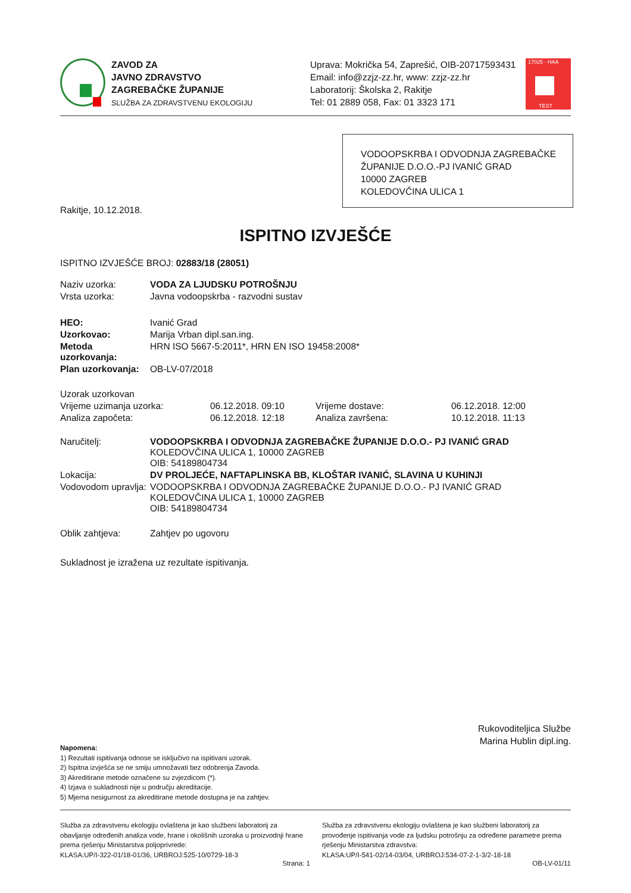ZAVOD ZA
JAVNO ZDRAVSTVO
ZAGREBAČKE ŽUPANIJE
SLUŽBA ZA ZDRAVSTVENU EKOLOGIJU
Uprava: Mokrička 54, Zaprešić, OIB-20717593431
Email: info@zzjz-zz.hr, www: zzjz-zz.hr
Laboratorij: Školska 2, Rakitje
Tel: 01 2889 058, Fax: 01 3323 171
17025 · HAA
TEST
VODOOPSKRBA I ODVODNJA ZAGREBAČKE ŽUPANIJE D.O.O.-PJ IVANIĆ GRAD
10000 ZAGREB
KOLEDOVČINA ULICA 1
Rakitje, 10.12.2018.
ISPITNO IZVJEŠĆE
ISPITNO IZVJEŠĆE BROJ: 02883/18 (28051)
| Naziv uzorka: | VODA ZA LJUDSKU POTROŠNJU |
| Vrsta uzorka: | Javna vodoopskrba - razvodni sustav |
| HEO: | Ivanić Grad |
| Uzorkovao: | Marija Vrban dipl.san.ing. |
| Metoda uzorkovanja: | HRN ISO 5667-5:2011*, HRN EN ISO 19458:2008* |
| Plan uzorkovanja: | OB-LV-07/2018 |
| Uzorak uzorkovan | | | |
| Vrijeme uzimanja uzorka: | 06.12.2018. 09:10 | Vrijeme dostave: | 06.12.2018. 12:00 |
| Analiza započeta: | 06.12.2018. 12:18 | Analiza završena: | 10.12.2018. 11:13 |
| Naručitelj: | VODOOPSKRBA I ODVODNJA ZAGREBAČKE ŽUPANIJE D.O.O.- PJ IVANIĆ GRAD KOLEDOVČINA ULICA 1, 10000 ZAGREB OIB: 54189804734 |
| Lokacija: | DV PROLJEĆE, NAFTAPLINSKA BB, KLOŠTAR IVANIĆ, SLAVINA U KUHINJI |
| Vodovodom upravlja: | VODOOPSKRBA I ODVODNJA ZAGREBAČKE ŽUPANIJE D.O.O.- PJ IVANIĆ GRAD KOLEDOVČINA ULICA 1, 10000 ZAGREB OIB: 54189804734 |
| Oblik zahtjeva: | Zahtjev po ugovoru |
Sukladnost je izražena uz rezultate ispitivanja.
Rukovoditeljica Službe
Marina Hublin dipl.ing.
Napomena:
1) Rezultati ispitivanja odnose se isključivo na ispitivani uzorak.
2) Ispitna izvješća se ne smiju umnožavati bez odobrenja Zavoda.
3) Akreditirane metode označene su zvjezdicom (*).
4) Izjava o sukladnosti nije u području akreditacije.
5) Mjerna nesigurnost za akreditirane metode dostupna je na zahtjev.
Služba za zdravstvenu ekologiju ovlaštena je kao službeni laboratorij za obavljanje određenih analiza vode, hrane i okolišnih uzoraka u proizvodnji hrane prema rješenju Ministarstva poljoprivrede:
KLASA:UP/I-322-01/18-01/36, URBROJ:525-10/0729-18-3
Služba za zdravstvenu ekologiju ovlaštena je kao službeni laboratorij za provođenje ispitivanja vode za ljudsku potrošnju za određene parametre prema rješenju Ministarstva zdravstva:
KLASA:UP/I-541-02/14-03/04, URBROJ:534-07-2-1-3/2-18-18
Strana: 1 OB-LV-01/11